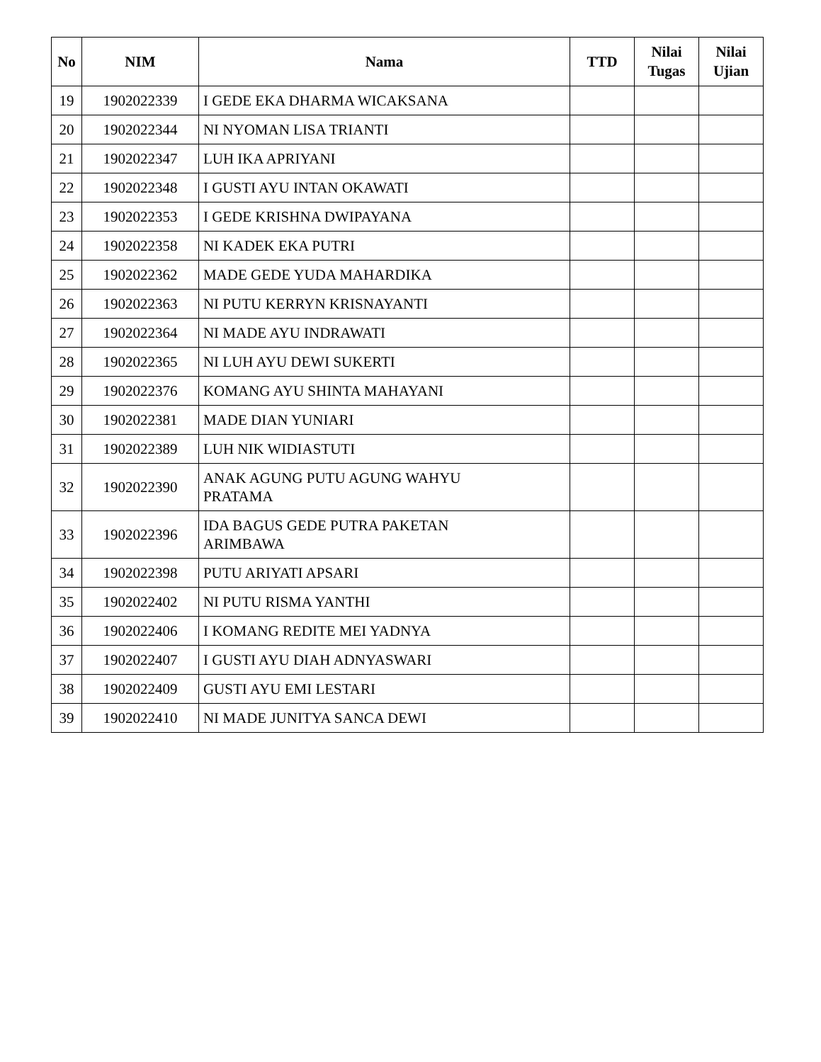| No | NIM | Nama | TTD | Nilai Tugas | Nilai Ujian |
| --- | --- | --- | --- | --- | --- |
| 19 | 1902022339 | I GEDE EKA DHARMA WICAKSANA | | | |
| 20 | 1902022344 | NI NYOMAN LISA TRIANTI | | | |
| 21 | 1902022347 | LUH IKA APRIYANI | | | |
| 22 | 1902022348 | I GUSTI AYU INTAN OKAWATI | | | |
| 23 | 1902022353 | I GEDE KRISHNA DWIPAYANA | | | |
| 24 | 1902022358 | NI KADEK EKA PUTRI | | | |
| 25 | 1902022362 | MADE GEDE YUDA MAHARDIKA | | | |
| 26 | 1902022363 | NI PUTU KERRYN KRISNAYANTI | | | |
| 27 | 1902022364 | NI MADE AYU INDRAWATI | | | |
| 28 | 1902022365 | NI LUH AYU DEWI SUKERTI | | | |
| 29 | 1902022376 | KOMANG AYU SHINTA MAHAYANI | | | |
| 30 | 1902022381 | MADE DIAN YUNIARI | | | |
| 31 | 1902022389 | LUH NIK WIDIASTUTI | | | |
| 32 | 1902022390 | ANAK AGUNG PUTU AGUNG WAHYU PRATAMA | | | |
| 33 | 1902022396 | IDA BAGUS GEDE PUTRA PAKETAN ARIMBAWA | | | |
| 34 | 1902022398 | PUTU ARIYATI APSARI | | | |
| 35 | 1902022402 | NI PUTU RISMA YANTHI | | | |
| 36 | 1902022406 | I KOMANG REDITE MEI YADNYA | | | |
| 37 | 1902022407 | I GUSTI AYU DIAH ADNYASWARI | | | |
| 38 | 1902022409 | GUSTI AYU EMI LESTARI | | | |
| 39 | 1902022410 | NI MADE JUNITYA SANCA DEWI | | | |